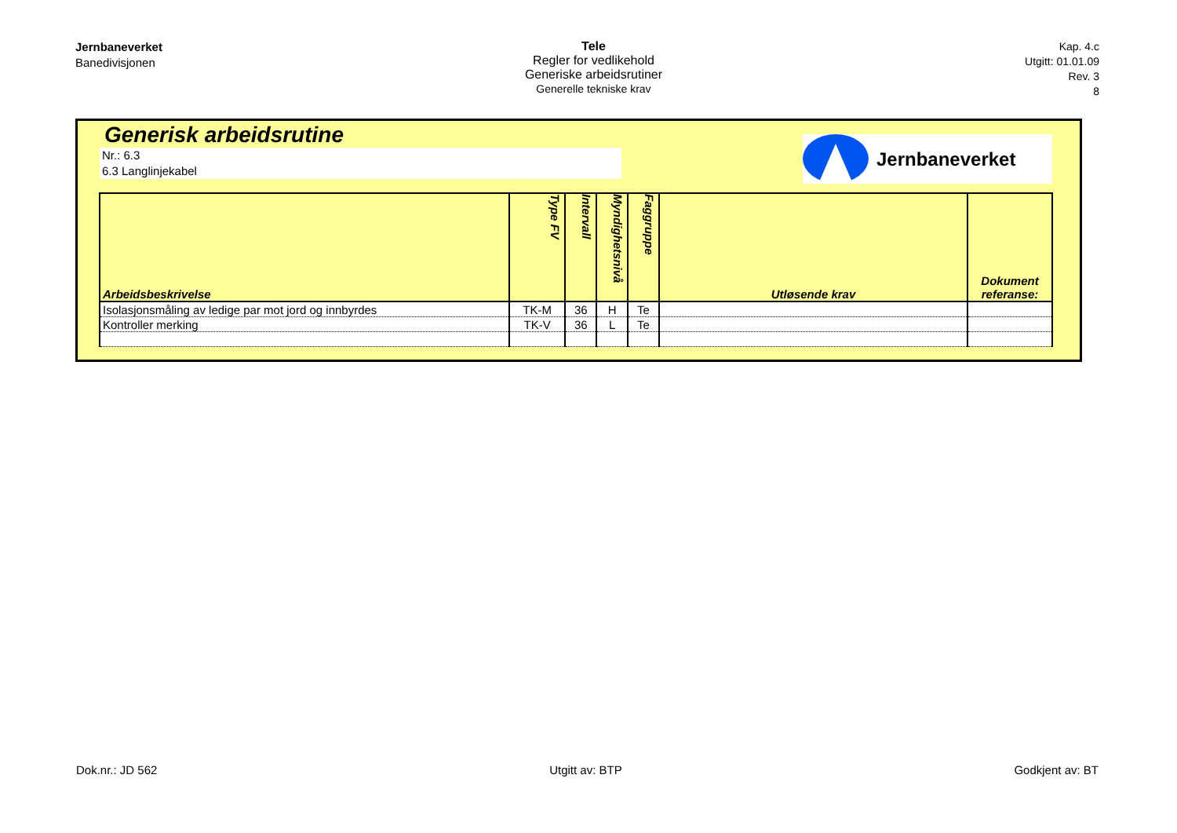Jernbaneverket
Banedivisjonen
Tele
Regler for vedlikehold
Generiske arbeidsrutiner
Generelle tekniske krav
Kap. 4.c
Utgitt: 01.01.09
Rev. 3
8
Generisk arbeidsrutine
Nr.: 6.3
6.3 Langlinjekabel
Jernbaneverket
| Arbeidsbeskrivelse | Type FV | Intervall | Myndighetsnivå | Faggruppe | Utløsende krav | Dokument referanse: |
| --- | --- | --- | --- | --- | --- | --- |
| Isolasjonsmåling av ledige par mot jord og innbyrdes | TK-M | 36 | H | Te | | |
| Kontroller merking | TK-V | 36 | L | Te | | |
Dok.nr.: JD 562 Utgitt av: BTP Godkjent av: BT